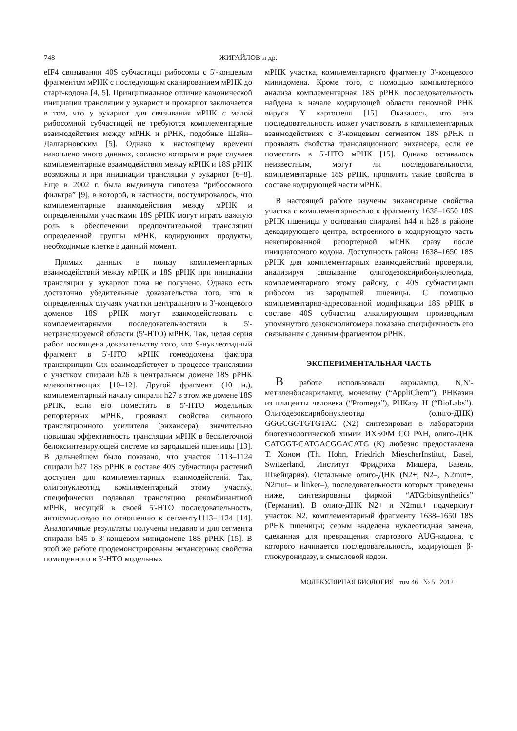748 ЖИГАЙЛОВ и др.
eIF4 связывании 40S субчастицы рибосомы с 5'-концевым фрагментом мРНК с последующим сканированием мРНК до старт-кодона [4, 5]. Принципиальное отличие канонической инициации трансляции у эукариот и прокариот заключается в том, что у эукариот для связывания мРНК с малой рибосомной субчастицей не требуются комплементарные взаимодействия между мРНК и рРНК, подобные Шайн–Далгарновским [5]. Однако к настоящему времени накоплено много данных, согласно которым в ряде случаев комплементарные взаимодействия между мРНК и 18S рРНК возможны и при инициации трансляции у эукариот [6–8]. Еще в 2002 г. была выдвинута гипотеза “рибосомного фильтра” [9], в которой, в частности, постулировалось, что комплементарные взаимодействия между мРНК и определенными участками 18S рРНК могут играть важную роль в обеспечении предпочтительной трансляции определенной группы мРНК, кодирующих продукты, необходимые клетке в данный момент.
Прямых данных в пользу комплементарных взаимодействий между мРНК и 18S рРНК при инициации трансляции у эукариот пока не получено. Однако есть достаточно убедительные доказательства того, что в определенных случаях участки центрального и 3'-концевого доменов 18S рРНК могут взаимодействовать с комплементарными последовательностями в 5'-нетранслируемой области (5'-НТО) мРНК. Так, целая серия работ посвящена доказательству того, что 9-нуклеотидный фрагмент в 5'-НТО мРНК гомеодомена фактора транскрипции Gtx взаимодействует в процессе трансляции с участком спирали h26 в центральном домене 18S рРНК млекопитающих [10–12]. Другой фрагмент (10 н.), комплементарный началу спирали h27 в этом же домене 18S рРНК, если его поместить в 5'-НТО модельных репортерных мРНК, проявлял свойства сильного трансляционного усилителя (энхансера), значительно повышая эффективность трансляции мРНК в бесклеточной белоксинтезирующей системе из зародышей пшеницы [13]. В дальнейшем было показано, что участок 1113–1124 спирали h27 18S рРНК в составе 40S субчастицы растений доступен для комплементарных взаимодействий. Так, олигонуклеотид, комплементарный этому участку, специфически подавлял трансляцию рекомбинантной мРНК, несущей в своей 5'-НТО последовательность, антисмысловую по отношению к сегменту1113–1124 [14]. Аналогичные результаты получены недавно и для сегмента спирали h45 в 3'-концевом минидомене 18S рРНК [15]. В этой же работе продемонстрированы энхансерные свойства помещенного в 5'-НТО модельных
мРНК участка, комплементарного фрагменту 3'-концевого минидомена. Кроме того, с помощью компьютерного анализа комплементарная 18S рРНК последовательность найдена в начале кодирующей области геномной РНК вируса Y картофеля [15]. Оказалось, что эта последовательность может участвовать в комплементарных взаимодействиях с 3'-концевым сегментом 18S рРНК и проявлять свойства трансляционного энхансера, если ее поместить в 5'-НТО мРНК [15]. Однако оставалось неизвестным, могут ли последовательности, комплементарные 18S рРНК, проявлять такие свойства в составе кодирующей части мРНК.
В настоящей работе изучены энхансерные свойства участка с комплементарностью к фрагменту 1638–1650 18S рРНК пшеницы у основания спиралей h44 и h28 в районе декодирующего центра, встроенного в кодирующую часть некепированной репортерной мРНК сразу после инициаторного кодона. Доступность района 1638–1650 18S рРНК для комплементарных взаимодействий проверяли, анализируя связывание олигодезоксирибонуклеотида, комплементарного этому району, с 40S субчастицами рибосом из зародышей пшеницы. С помощью комплементарно-адресованной модификации 18S рРНК в составе 40S субчастиц алкилирующим производным упомянутого дезоксиолигомера показана специфичность его связывания с данным фрагментом рРНК.
ЭКСПЕРИМЕНТАЛЬНАЯ ЧАСТЬ
В работе использовали акриламид, N,N'-метиленбисакриламид, мочевину (“AppliChem”), РНКазин из плаценты человека (“Promega”), РНКазу Н (“BioLabs”). Олигодезоксирибонуклеотид (олиго-ДНК) GGGCGGTGTGTAC (N2) синтезирован в лаборатории биотехнологической химии ИХБФМ СО РАН, олиго-ДНК CATGGT-CATGACGGACATG (K) любезно предоставлена Т. Хоном (Th. Hohn, Friedrich MiescherInstitut, Basel, Switzerland, Институт Фридриха Мишера, Базель, Швейцария). Остальные олиго-ДНК (N2+, N2–, N2mut+, N2mut– и linker–), последовательности которых приведены ниже, синтезированы фирмой “ATG:biosynthetics” (Германия). В олиго-ДНК N2+ и N2mut+ подчеркнут участок N2, комплементарный фрагменту 1638–1650 18S рРНК пшеницы; серым выделена нуклеотидная замена, сделанная для превращения стартового AUG-кодона, с которого начинается последовательность, кодирующая β-глюкуронидазу, в смысловой кодон.
МОЛЕКУЛЯРНАЯ БИОЛОГИЯ том 46 № 5 2012